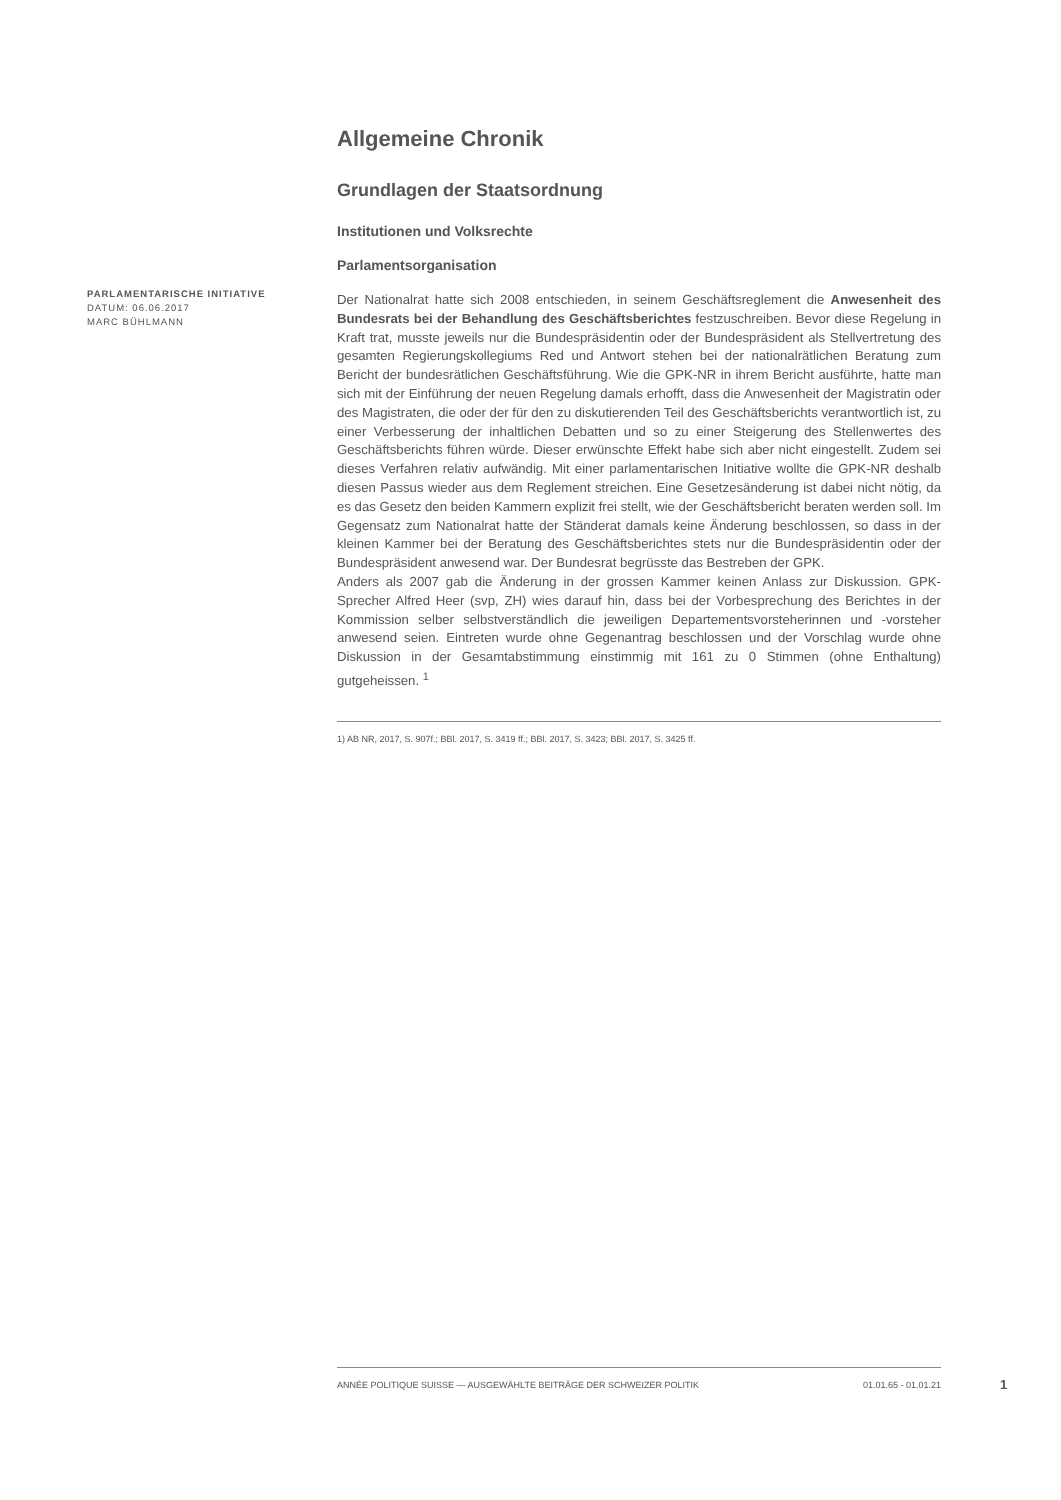Allgemeine Chronik
Grundlagen der Staatsordnung
Institutionen und Volksrechte
Parlamentsorganisation
Der Nationalrat hatte sich 2008 entschieden, in seinem Geschäftsreglement die Anwesenheit des Bundesrats bei der Behandlung des Geschäftsberichtes festzuschreiben. Bevor diese Regelung in Kraft trat, musste jeweils nur die Bundespräsidentin oder der Bundespräsident als Stellvertretung des gesamten Regierungskollegiums Red und Antwort stehen bei der nationalrätlichen Beratung zum Bericht der bundesrätlichen Geschäftsführung. Wie die GPK-NR in ihrem Bericht ausführte, hatte man sich mit der Einführung der neuen Regelung damals erhofft, dass die Anwesenheit der Magistratin oder des Magistraten, die oder der für den zu diskutierenden Teil des Geschäftsberichts verantwortlich ist, zu einer Verbesserung der inhaltlichen Debatten und so zu einer Steigerung des Stellenwertes des Geschäftsberichts führen würde. Dieser erwünschte Effekt habe sich aber nicht eingestellt. Zudem sei dieses Verfahren relativ aufwändig. Mit einer parlamentarischen Initiative wollte die GPK-NR deshalb diesen Passus wieder aus dem Reglement streichen. Eine Gesetzesänderung ist dabei nicht nötig, da es das Gesetz den beiden Kammern explizit frei stellt, wie der Geschäftsbericht beraten werden soll. Im Gegensatz zum Nationalrat hatte der Ständerat damals keine Änderung beschlossen, so dass in der kleinen Kammer bei der Beratung des Geschäftsberichtes stets nur die Bundespräsidentin oder der Bundespräsident anwesend war. Der Bundesrat begrüsste das Bestreben der GPK.
Anders als 2007 gab die Änderung in der grossen Kammer keinen Anlass zur Diskussion. GPK-Sprecher Alfred Heer (svp, ZH) wies darauf hin, dass bei der Vorbesprechung des Berichtes in der Kommission selber selbstverständlich die jeweiligen Departementsvorsteherinnen und -vorsteher anwesend seien. Eintreten wurde ohne Gegenantrag beschlossen und der Vorschlag wurde ohne Diskussion in der Gesamtabstimmung einstimmig mit 161 zu 0 Stimmen (ohne Enthaltung) gutgeheissen. <sup>1</sup>
1) AB NR, 2017, S. 907f.; BBl. 2017, S. 3419 ff.; BBl. 2017, S. 3423; BBl. 2017, S. 3425 ff.
PARLAMENTARISCHE INITIATIVE
DATUM: 06.06.2017
MARC BÜHLMANN
ANNÉE POLITIQUE SUISSE — AUSGEWÄHLTE BEITRÄGE DER SCHWEIZER POLITIK 01.01.65 - 01.01.21
1